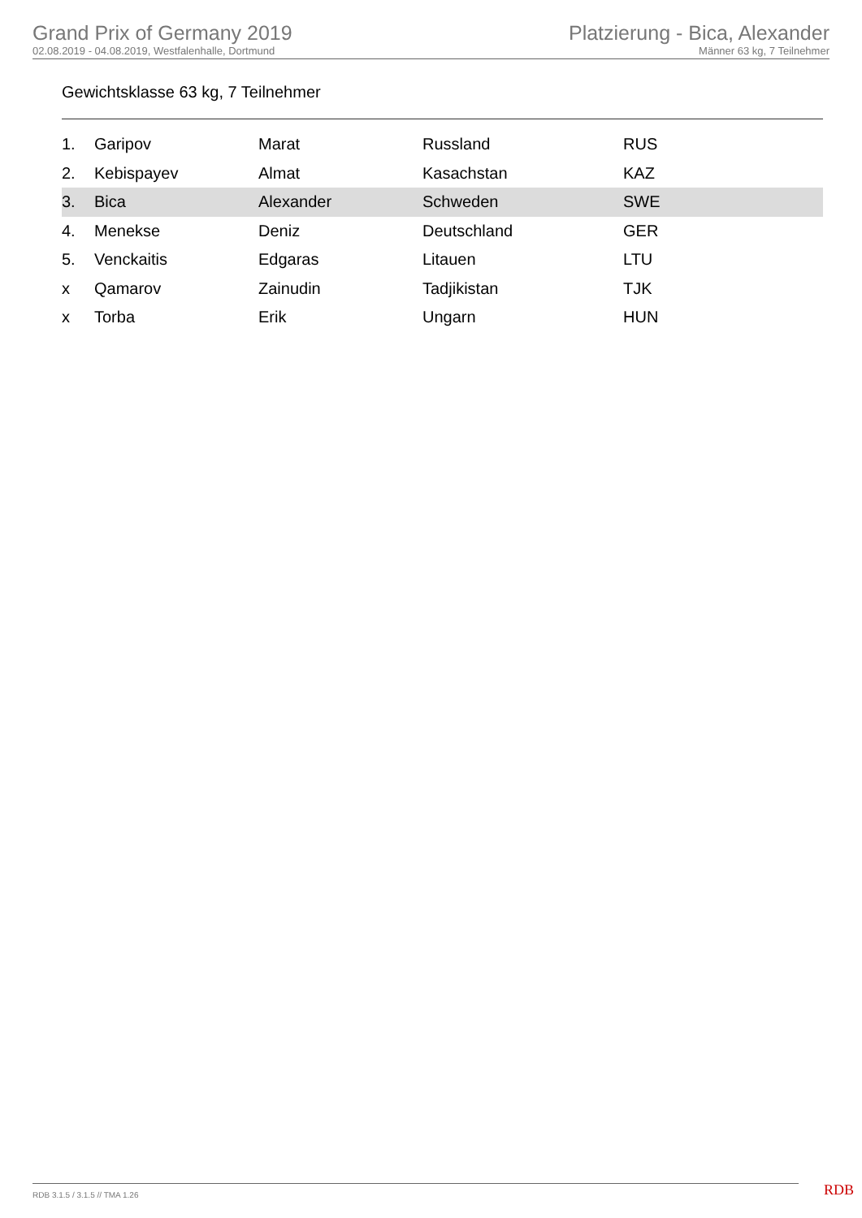Grand Prix of Germany 2019
02.08.2019 - 04.08.2019, Westfalenhalle, Dortmund
Platzierung - Bica, Alexander
Männer 63 kg, 7 Teilnehmer
Gewichtsklasse 63 kg, 7 Teilnehmer
| 1. | Garipov | Marat | Russland | RUS |
| 2. | Kebispayev | Almat | Kasachstan | KAZ |
| 3. | Bica | Alexander | Schweden | SWE |
| 4. | Menekse | Deniz | Deutschland | GER |
| 5. | Venckaitis | Edgaras | Litauen | LTU |
| x | Qamarov | Zainudin | Tadjikistan | TJK |
| x | Torba | Erik | Ungarn | HUN |
RDB 3.1.5 / 3.1.5 // TMA 1.26 RDB